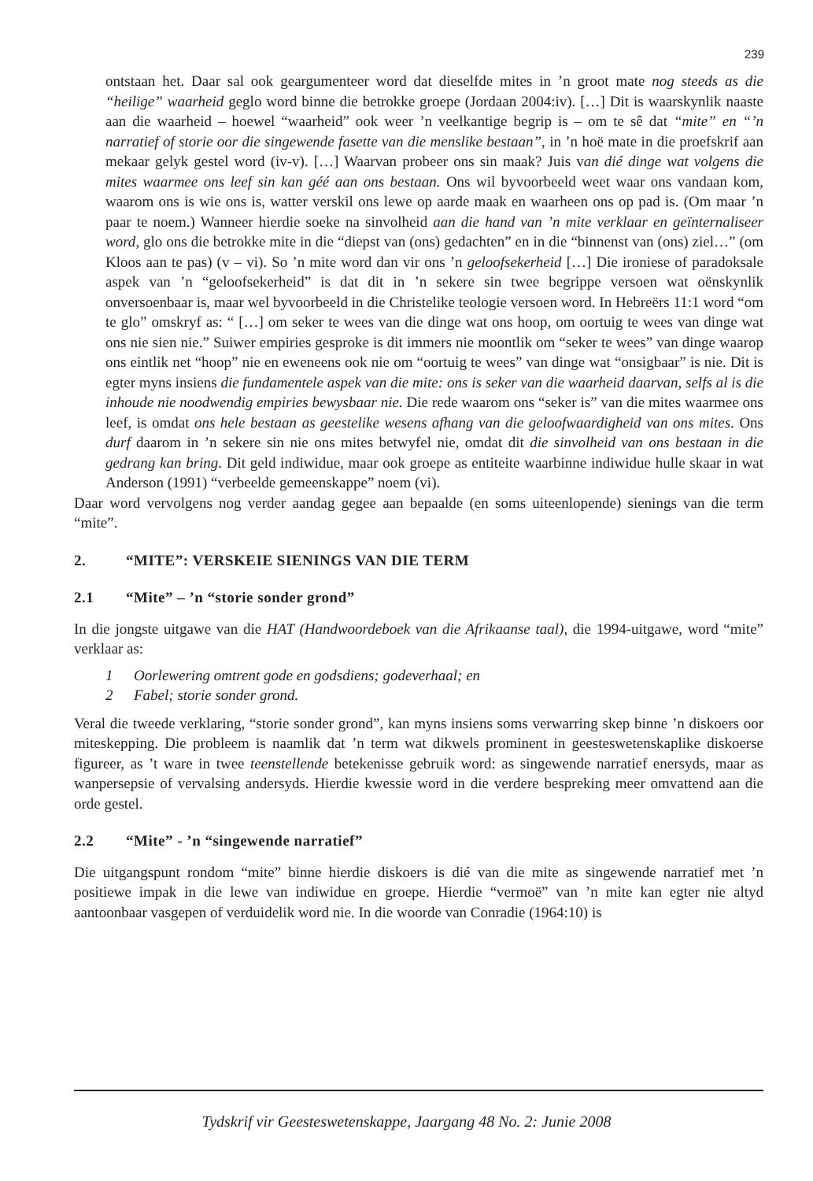239
ontstaan het. Daar sal ook geargumenteer word dat dieselfde mites in ’n groot mate nog steeds as die “heilige” waarheid geglo word binne die betrokke groepe (Jordaan 2004:iv). […] Dit is waarskynlik naaste aan die waarheid – hoewel “waarheid” ook weer ’n veelkantige begrip is – om te sê dat “mite” en “’n narratief of storie oor die singewende fasette van die menslike bestaan”, in ’n hoë mate in die proefskrif aan mekaar gelyk gestel word (iv-v). […] Waarvan probeer ons sin maak? Juis van dié dinge wat volgens die mites waarmee ons leef sin kan géé aan ons bestaan. Ons wil byvoorbeeld weet waar ons vandaan kom, waarom ons is wie ons is, watter verskil ons lewe op aarde maak en waarheen ons op pad is. (Om maar ’n paar te noem.) Wanneer hierdie soeke na sinvolheid aan die hand van ’n mite verklaar en geïnternaliseer word, glo ons die betrokke mite in die “diepst van (ons) gedachten” en in die “binnenst van (ons) ziel…” (om Kloos aan te pas) (v – vi). So ’n mite word dan vir ons ’n geloofsekerheid […] Die ironiese of paradoksale aspek van ’n “geloofsekerheid” is dat dit in ’n sekere sin twee begrippe versoen wat oënskynlik onversoenbaar is, maar wel byvoorbeeld in die Christelike teologie versoen word. In Hebreërs 11:1 word “om te glo” omskryf as: “ […] om seker te wees van die dinge wat ons hoop, om oortuig te wees van dinge wat ons nie sien nie.” Suiwer empiries gesproke is dit immers nie moontlik om “seker te wees” van dinge waarop ons eintlik net “hoop” nie en eweneens ook nie om “oortuig te wees” van dinge wat “onsigbaar” is nie. Dit is egter myns insiens die fundamentele aspek van die mite: ons is seker van die waarheid daarvan, selfs al is die inhoude nie noodwendig empiries bewysbaar nie. Die rede waarom ons “seker is” van die mites waarmee ons leef, is omdat ons hele bestaan as geestelike wesens afhang van die geloofwaardigheid van ons mites. Ons durf daarom in ’n sekere sin nie ons mites betwyfel nie, omdat dit die sinvolheid van ons bestaan in die gedrang kan bring. Dit geld indiwidue, maar ook groepe as entiteite waarbinne indiwidue hulle skaar in wat Anderson (1991) “verbeelde gemeenskappe” noem (vi).
Daar word vervolgens nog verder aandag gegee aan bepaalde (en soms uiteenlopende) sienings van die term “mite”.
2. “MITE”: VERSKEIE SIENINGS VAN DIE TERM
2.1 “Mite” – ’n “storie sonder grond”
In die jongste uitgawe van die HAT (Handwoordeboek van die Afrikaanse taal), die 1994-uitgawe, word “mite” verklaar as:
1 Oorlewering omtrent gode en godsdiens; godeverhaal; en
2 Fabel; storie sonder grond.
Veral die tweede verklaring, “storie sonder grond”, kan myns insiens soms verwarring skep binne ’n diskoers oor miteskepping. Die probleem is naamlik dat ’n term wat dikwels prominent in geesteswetenskaplike diskoerse figureer, as ’t ware in twee teenstellende betekenisse gebruik word: as singewende narratief enersyds, maar as wanpersepsie of vervalsing andersyds. Hierdie kwessie word in die verdere bespreking meer omvattend aan die orde gestel.
2.2 “Mite” - ’n “singewende narratief”
Die uitgangspunt rondom “mite” binne hierdie diskoers is dié van die mite as singewende narratief met ’n positiewe impak in die lewe van indiwidue en groepe. Hierdie “vermoë” van ’n mite kan egter nie altyd aantoonbaar vasgepen of verduidelik word nie. In die woorde van Conradie (1964:10) is
Tydskrif vir Geesteswetenskappe, Jaargang 48 No. 2: Junie 2008